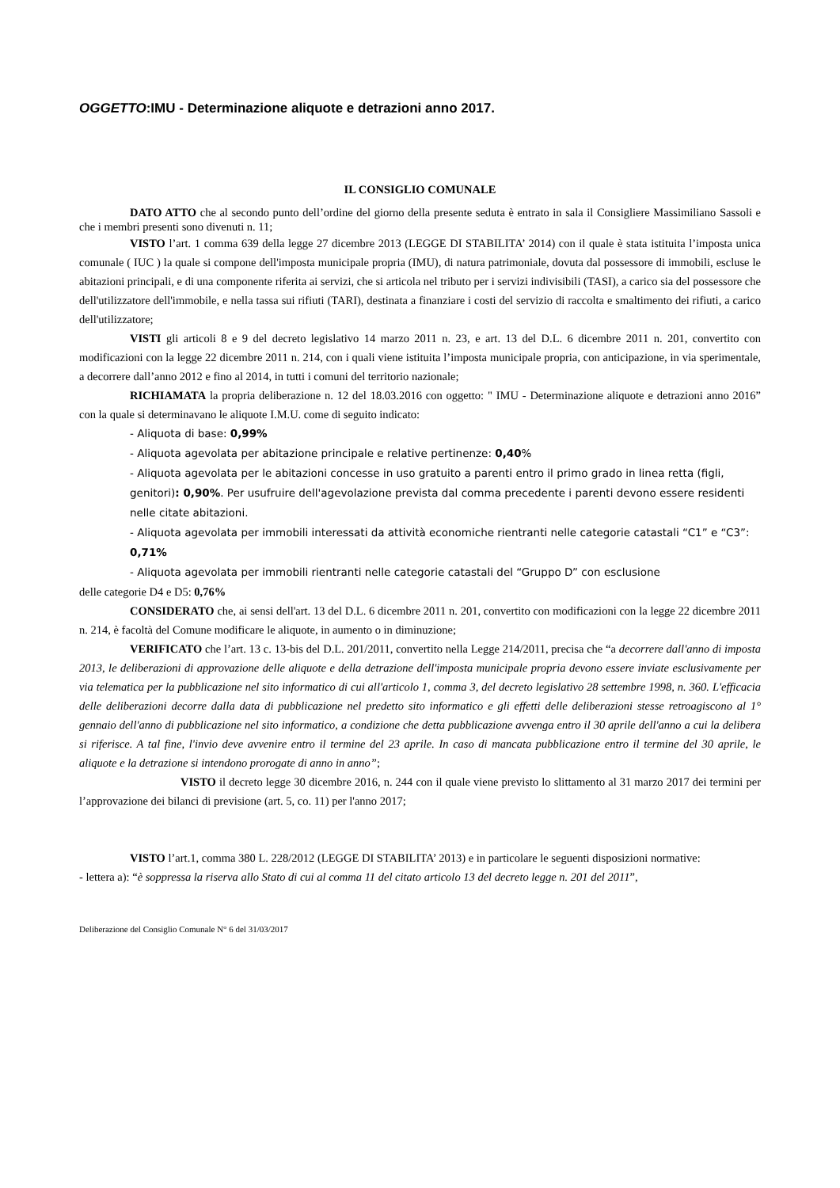OGGETTO:IMU - Determinazione aliquote e detrazioni anno 2017.
IL CONSIGLIO COMUNALE
DATO ATTO che al secondo punto dell’ordine del giorno della presente seduta è entrato in sala il Consigliere Massimiliano Sassoli e che i membri presenti sono divenuti n. 11;
VISTO l’art. 1 comma 639 della legge 27 dicembre 2013 (LEGGE DI STABILITA’ 2014) con il quale è stata istituita l’imposta unica comunale ( IUC ) la quale si compone dell'imposta municipale propria (IMU), di natura patrimoniale, dovuta dal possessore di immobili, escluse le abitazioni principali, e di una componente riferita ai servizi, che si articola nel tributo per i servizi indivisibili (TASI), a carico sia del possessore che dell'utilizzatore dell'immobile, e nella tassa sui rifiuti (TARI), destinata a finanziare i costi del servizio di raccolta e smaltimento dei rifiuti, a carico dell'utilizzatore;
VISTI gli articoli 8 e 9 del decreto legislativo 14 marzo 2011 n. 23, e art. 13 del D.L. 6 dicembre 2011 n. 201, convertito con modificazioni con la legge 22 dicembre 2011 n. 214, con i quali viene istituita l’imposta municipale propria, con anticipazione, in via sperimentale, a decorrere dall’anno 2012 e fino al 2014, in tutti i comuni del territorio nazionale;
RICHIAMATA la propria deliberazione n. 12 del 18.03.2016 con oggetto: " IMU - Determinazione aliquote e detrazioni anno 2016” con la quale si determinavano le aliquote I.M.U. come di seguito indicato:
- Aliquota di base: 0,99%
- Aliquota agevolata per abitazione principale e relative pertinenze: 0,40%
- Aliquota agevolata per le abitazioni concesse in uso gratuito a parenti entro il primo grado in linea retta (figli, genitori): 0,90%. Per usufruire dell'agevolazione prevista dal comma precedente i parenti devono essere residenti nelle citate abitazioni.
- Aliquota agevolata per immobili interessati da attività economiche rientranti nelle categorie catastali “C1” e “C3”: 0,71%
- Aliquota agevolata per immobili rientranti nelle categorie catastali del “Gruppo D” con esclusione
delle categorie D4 e D5: 0,76%
CONSIDERATO che, ai sensi dell'art. 13 del D.L. 6 dicembre 2011 n. 201, convertito con modificazioni con la legge 22 dicembre 2011 n. 214, è facoltà del Comune modificare le aliquote, in aumento o in diminuzione;
VERIFICATO che l’art. 13 c. 13-bis del D.L. 201/2011, convertito nella Legge 214/2011, precisa che “a decorrere dall'anno di imposta 2013, le deliberazioni di approvazione delle aliquote e della detrazione dell'imposta municipale propria devono essere inviate esclusivamente per via telematica per la pubblicazione nel sito informatico di cui all'articolo 1, comma 3, del decreto legislativo 28 settembre 1998, n. 360. L'efficacia delle deliberazioni decorre dalla data di pubblicazione nel predetto sito informatico e gli effetti delle deliberazioni stesse retroagiscono al 1° gennaio dell'anno di pubblicazione nel sito informatico, a condizione che detta pubblicazione avvenga entro il 30 aprile dell'anno a cui la delibera si riferisce. A tal fine, l'invio deve avvenire entro il termine del 23 aprile. In caso di mancata pubblicazione entro il termine del 30 aprile, le aliquote e la detrazione si intendono prorogate di anno in anno”;
VISTO il decreto legge 30 dicembre 2016, n. 244 con il quale viene previsto lo slittamento al 31 marzo 2017 dei termini per l’approvazione dei bilanci di previsione (art. 5, co. 11) per l'anno 2017;
VISTO l’art.1, comma 380 L. 228/2012 (LEGGE DI STABILITA’ 2013) e in particolare le seguenti disposizioni normative:
- lettera a): “è soppressa la riserva allo Stato di cui al comma 11 del citato articolo 13 del decreto legge n. 201 del 2011”,
Deliberazione del Consiglio Comunale N° 6 del 31/03/2017